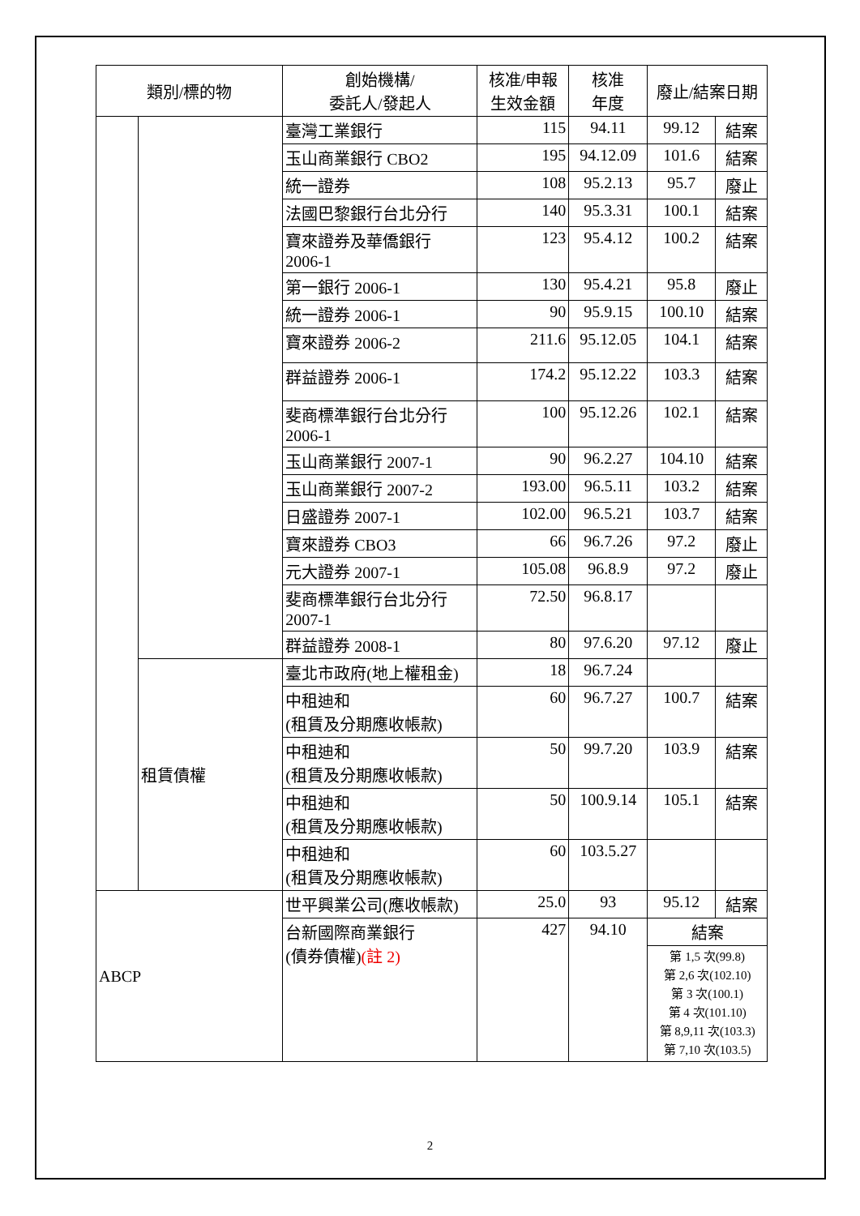| 類別/標的物 | | 創始機構/ 委託人/發起人 | 核准/申報 生效金額 | 核准 年度 | 廢止/結案日期 | |
| --- | --- | --- | --- | --- | --- | --- |
| | | 臺灣工業銀行 | 115 | 94.11 | 99.12 | 結案 |
| | | 玉山商業銀行 CBO2 | 195 | 94.12.09 | 101.6 | 結案 |
| | | 統一證券 | 108 | 95.2.13 | 95.7 | 廢止 |
| | | 法國巴黎銀行台北分行 | 140 | 95.3.31 | 100.1 | 結案 |
| | | 寶來證券及華僑銀行 2006-1 | 123 | 95.4.12 | 100.2 | 結案 |
| | | 第一銀行 2006-1 | 130 | 95.4.21 | 95.8 | 廢止 |
| | | 統一證券 2006-1 | 90 | 95.9.15 | 100.10 | 結案 |
| | | 寶來證券 2006-2 | 211.6 | 95.12.05 | 104.1 | 結案 |
| | | 群益證券 2006-1 | 174.2 | 95.12.22 | 103.3 | 結案 |
| | | 斐商標準銀行台北分行 2006-1 | 100 | 95.12.26 | 102.1 | 結案 |
| | | 玉山商業銀行 2007-1 | 90 | 96.2.27 | 104.10 | 結案 |
| | | 玉山商業銀行 2007-2 | 193.00 | 96.5.11 | 103.2 | 結案 |
| | | 日盛證券 2007-1 | 102.00 | 96.5.21 | 103.7 | 結案 |
| | | 寶來證券 CBO3 | 66 | 96.7.26 | 97.2 | 廢止 |
| | | 元大證券 2007-1 | 105.08 | 96.8.9 | 97.2 | 廢止 |
| | | 斐商標準銀行台北分行 2007-1 | 72.50 | 96.8.17 | | |
| | | 群益證券 2008-1 | 80 | 97.6.20 | 97.12 | 廢止 |
| | 租賃債權 | 臺北市政府(地上權租金) | 18 | 96.7.24 | | |
| | | 中租迪和 (租賃及分期應收帳款) | 60 | 96.7.27 | 100.7 | 結案 |
| | | 中租迪和 (租賃及分期應收帳款) | 50 | 99.7.20 | 103.9 | 結案 |
| | | 中租迪和 (租賃及分期應收帳款) | 50 | 100.9.14 | 105.1 | 結案 |
| | | 中租迪和 (租賃及分期應收帳款) | 60 | 103.5.27 | | |
| ABCP | | 世平興業公司(應收帳款) | 25.0 | 93 | 95.12 | 結案 |
| | | 台新國際商業銀行 (債券債權) (註 2) | 427 | 94.10 | 結案 | |
| | | | | | 第 1,5 次(99.8) 第 2,6 次(102.10) 第 3 次(100.1) 第 4 次(101.10) 第 8,9,11 次(103.3) 第 7,10 次(103.5) | |
2